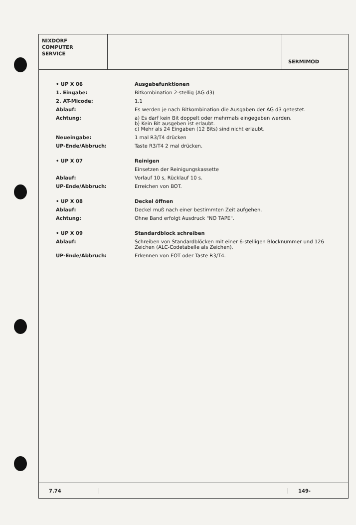NIXDORF
COMPUTER
SERVICE
SERMIMOD
| • UP X 06 | Ausgabefunktionen |
| 1. Eingabe: | Bitkombination 2-stellig (AG d3) |
| 2. AT-Micode: | 1.1 |
| Ablauf: | Es werden je nach Bitkombination die Ausgaben der AG d3 getestet. |
| Achtung: | a) Es darf kein Bit doppelt oder mehrmals eingegeben werden. b) Kein Bit ausgeben ist erlaubt. c) Mehr als 24 Eingaben (12 Bits) sind nicht erlaubt. |
| Neueingabe: | 1 mal R3/T4 drücken |
| UP-Ende/Abbruch: | Taste R3/T4 2 mal drücken. |
| • UP X 07 | Reinigen |
| | Einsetzen der Reinigungskassette |
| Ablauf: | Vorlauf 10 s, Rücklauf 10 s. |
| UP-Ende/Abbruch: | Erreichen von BOT. |
| • UP X 08 | Deckel öffnen |
| Ablauf: | Deckel muß nach einer bestimmten Zeit aufgehen. |
| Achtung: | Ohne Band erfolgt Ausdruck "NO TAPE". |
| • UP X 09 | Standardblock schreiben |
| Ablauf: | Schreiben von Standardblöcken mit einer 6-stelligen Blocknummer und 126 Zeichen (ALC-Codetabelle als Zeichen). |
| UP-Ende/Abbruch: | Erkennen von EOT oder Taste R3/T4. |
7.74 149-